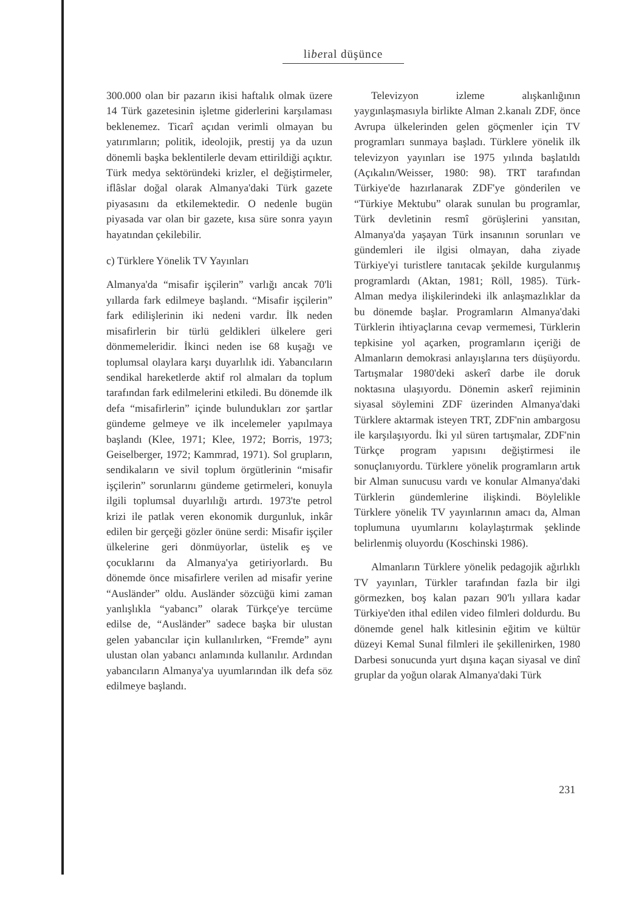liberal düşünce
300.000 olan bir pazarın ikisi haftalık olmak üzere 14 Türk gazetesinin işletme giderlerini karşılaması beklenemez. Ticarî açıdan verimli olmayan bu yatırımların; politik, ideolojik, prestij ya da uzun dönemli başka beklentilerle devam ettirildiği açıktır. Türk medya sektöründeki krizler, el değiştirmeler, iflâslar doğal olarak Almanya'daki Türk gazete piyasasını da etkilemektedir. O nedenle bugün piyasada var olan bir gazete, kısa süre sonra yayın hayatından çekilebilir.
c) Türklere Yönelik TV Yayınları
Almanya'da “misafir işçilerin” varlığı ancak 70'li yıllarda fark edilmeye başlandı. “Misafir işçilerin” fark edilişlerinin iki nedeni vardır. İlk neden misafirlerin bir türlü geldikleri ülkelere geri dönmemeleridir. İkinci neden ise 68 kuşağı ve toplumsal olaylara karşı duyarlılık idi. Yabancıların sendikal hareketlerde aktif rol almaları da toplum tarafından fark edilmelerini etkiledi. Bu dönemde ilk defa “misafirlerin” içinde bulundukları zor şartlar gündeme gelmeye ve ilk incelemeler yapılmaya başlandı (Klee, 1971; Klee, 1972; Borris, 1973; Geiselberger, 1972; Kammrad, 1971). Sol grupların, sendikaların ve sivil toplum örgütlerinin “misafir işçilerin” sorunlarını gündeme getirmeleri, konuyla ilgili toplumsal duyarlılığı artırdı. 1973'te petrol krizi ile patlak veren ekonomik durgunluk, inkâr edilen bir gerçeği gözler önüne serdi: Misafir işçiler ülkelerine geri dönmüyorlar, üstelik eş ve çocuklarını da Almanya'ya getiriyorlardı. Bu dönemde önce misafirlere verilen ad misafir yerine “Ausländer” oldu. Ausländer sözcüğü kimi zaman yanlışlıkla “yabancı” olarak Türkçe'ye tercüme edilse de, “Ausländer” sadece başka bir ulustan gelen yabancılar için kullanılırken, “Fremde” aynı ulustan olan yabancı anlamında kullanılır. Ardından yabancıların Almanya'ya uyumlarından ilk defa söz edilmeye başlandı.
Televizyon izleme alışkanlığının yaygınlaşmasıyla birlikte Alman 2.kanalı ZDF, önce Avrupa ülkelerinden gelen göçmenler için TV programları sunmaya başladı. Türklere yönelik ilk televizyon yayınları ise 1975 yılında başlatıldı (Açıkalın/Weisser, 1980: 98). TRT tarafından Türkiye'de hazırlanarak ZDF'ye gönderilen ve “Türkiye Mektubu” olarak sunulan bu programlar, Türk devletinin resmî görüşlerini yansıtan, Almanya'da yaşayan Türk insanının sorunları ve gündemleri ile ilgisi olmayan, daha ziyade Türkiye'yi turistlere tanıtacak şekilde kurgulanmış programlardı (Aktan, 1981; Röll, 1985). Türk-Alman medya ilişkilerindeki ilk anlaşmazlıklar da bu dönemde başlar. Programların Almanya'daki Türklerin ihtiyaçlarına cevap vermemesi, Türklerin tepkisine yol açarken, programların içeriği de Almanların demokrasi anlayışlarına ters düşüyordu. Tartışmalar 1980'deki askerî darbe ile doruk noktasına ulaşıyordu. Dönemin askerî rejiminin siyasal söylemini ZDF üzerinden Almanya'daki Türklere aktarmak isteyen TRT, ZDF'nin ambargosu ile karşılaşıyordu. İki yıl süren tartışmalar, ZDF'nin Türkçe program yapısını değiştirmesi ile sonuçlanıyordu. Türklere yönelik programların artık bir Alman sunucusu vardı ve konular Almanya'daki Türklerin gündemlerine ilişkindi. Böylelikle Türklere yönelik TV yayınlarının amacı da, Alman toplumuna uyumlarını kolaylaştırmak şeklinde belirlenmiş oluyordu (Koschinski 1986).
Almanların Türklere yönelik pedagojik ağırlıklı TV yayınları, Türkler tarafından fazla bir ilgi görmezken, boş kalan pazarı 90'lı yıllara kadar Türkiye'den ithal edilen video filmleri doldurdu. Bu dönemde genel halk kitlesinin eğitim ve kültür düzeyi Kemal Sunal filmleri ile şekillenirken, 1980 Darbesi sonucunda yurt dışına kaçan siyasal ve dinî gruplar da yoğun olarak Almanya'daki Türk
231